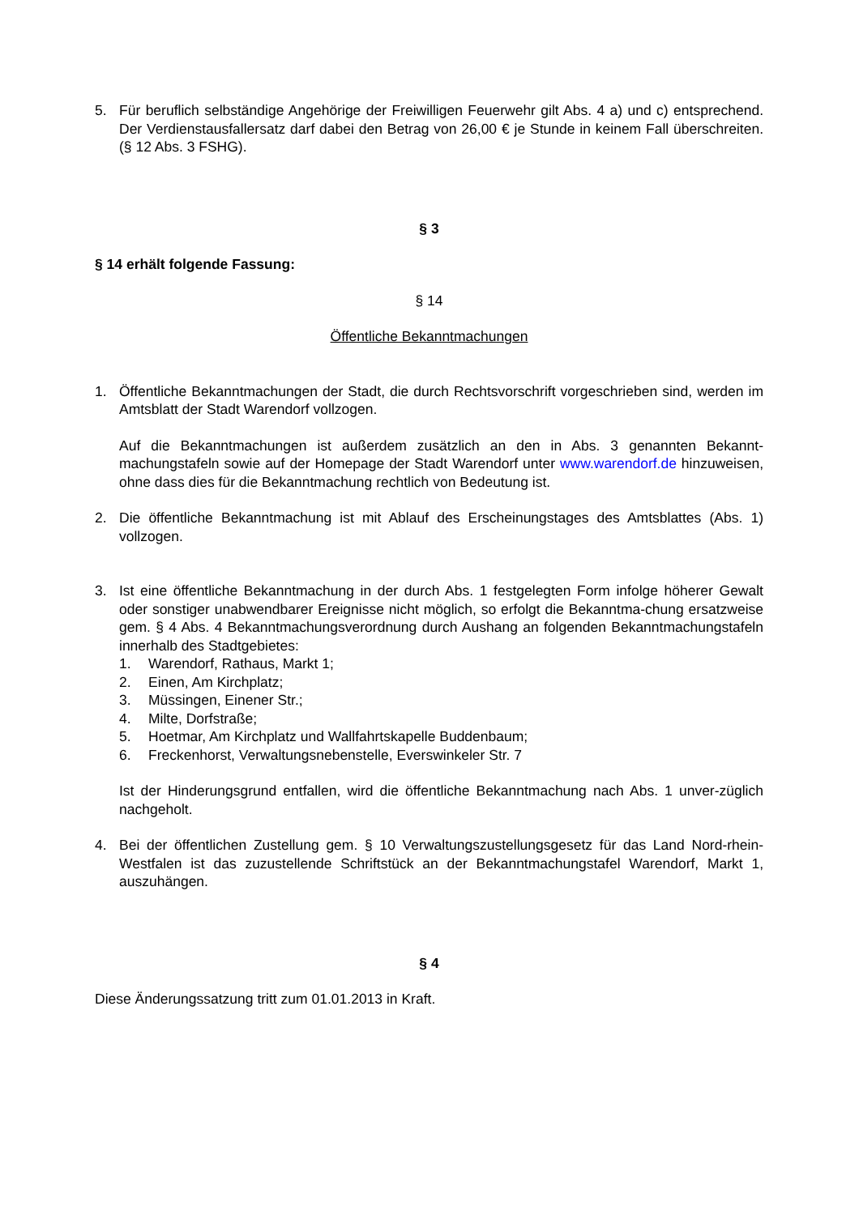5. Für beruflich selbständige Angehörige der Freiwilligen Feuerwehr gilt Abs. 4 a) und c) entsprechend. Der Verdienstausfallersatz darf dabei den Betrag von 26,00 € je Stunde in keinem Fall überschreiten. (§ 12 Abs. 3 FSHG).
§ 3
§ 14 erhält folgende Fassung:
§ 14
Öffentliche Bekanntmachungen
1. Öffentliche Bekanntmachungen der Stadt, die durch Rechtsvorschrift vorgeschrieben sind, werden im Amtsblatt der Stadt Warendorf vollzogen.
Auf die Bekanntmachungen ist außerdem zusätzlich an den in Abs. 3 genannten Bekannt-machungstafeln sowie auf der Homepage der Stadt Warendorf unter www.warendorf.de hinzuweisen, ohne dass dies für die Bekanntmachung rechtlich von Bedeutung ist.
2. Die öffentliche Bekanntmachung ist mit Ablauf des Erscheinungstages des Amtsblattes (Abs. 1) vollzogen.
3. Ist eine öffentliche Bekanntmachung in der durch Abs. 1 festgelegten Form infolge höherer Gewalt oder sonstiger unabwendbarer Ereignisse nicht möglich, so erfolgt die Bekanntma-chung ersatzweise gem. § 4 Abs. 4 Bekanntmachungsverordnung durch Aushang an folgenden Bekanntmachungstafeln innerhalb des Stadtgebietes:
1. Warendorf, Rathaus, Markt 1;
2. Einen, Am Kirchplatz;
3. Müssingen, Einener Str.;
4. Milte, Dorfstraße;
5. Hoetmar, Am Kirchplatz und Wallfahrtskapelle Buddenbaum;
6. Freckenhorst, Verwaltungsnebenstelle, Everswinkeler Str. 7
Ist der Hinderungsgrund entfallen, wird die öffentliche Bekanntmachung nach Abs. 1 unver-züglich nachgeholt.
4. Bei der öffentlichen Zustellung gem. § 10 Verwaltungszustellungsgesetz für das Land Nord-rhein-Westfalen ist das zuzustellende Schriftstück an der Bekanntmachungstafel Warendorf, Markt 1, auszuhängen.
§ 4
Diese Änderungssatzung tritt zum 01.01.2013 in Kraft.